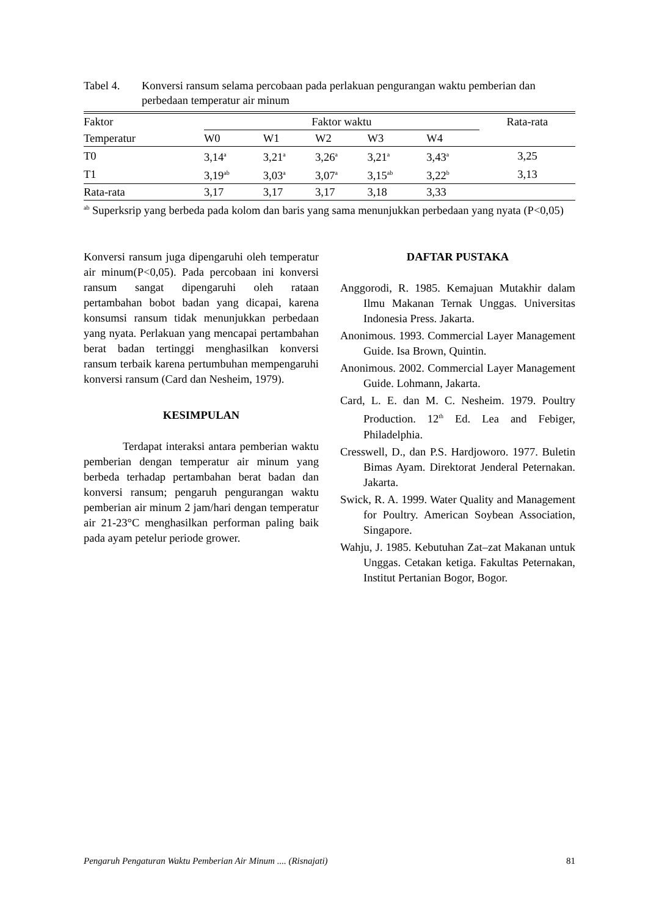Tabel 4. Konversi ransum selama percobaan pada perlakuan pengurangan waktu pemberian dan perbedaan temperatur air minum
| Faktor | Faktor waktu | | | | | Rata-rata |
| --- | --- | --- | --- | --- | --- | --- |
| Temperatur | W0 | W1 | W2 | W3 | W4 | |
| T0 | 3,14<sup>a</sup> | 3,21<sup>a</sup> | 3,26<sup>a</sup> | 3,21<sup>a</sup> | 3,43<sup>a</sup> | 3,25 |
| T1 | 3,19<sup>ab</sup> | 3,03<sup>a</sup> | 3,07<sup>a</sup> | 3,15<sup>ab</sup> | 3,22<sup>b</sup> | 3,13 |
| Rata-rata | 3,17 | 3,17 | 3,17 | 3,18 | 3,33 | |
<sup>ab</sup> Superksrip yang berbeda pada kolom dan baris yang sama menunjukkan perbedaan yang nyata (P<0,05)
Konversi ransum juga dipengaruhi oleh temperatur air minum(P<0,05). Pada percobaan ini konversi ransum sangat dipengaruhi oleh rataan pertambahan bobot badan yang dicapai, karena konsumsi ransum tidak menunjukkan perbedaan yang nyata. Perlakuan yang mencapai pertambahan berat badan tertinggi menghasilkan konversi ransum terbaik karena pertumbuhan mempengaruhi konversi ransum (Card dan Nesheim, 1979).
KESIMPULAN
Terdapat interaksi antara pemberian waktu pemberian dengan temperatur air minum yang berbeda terhadap pertambahan berat badan dan konversi ransum; pengaruh pengurangan waktu pemberian air minum 2 jam/hari dengan temperatur air 21-23°C menghasilkan performan paling baik pada ayam petelur periode grower.
DAFTAR PUSTAKA
Anggorodi, R. 1985. Kemajuan Mutakhir dalam Ilmu Makanan Ternak Unggas. Universitas Indonesia Press. Jakarta.
Anonimous. 1993. Commercial Layer Management Guide. Isa Brown, Quintin.
Anonimous. 2002. Commercial Layer Management Guide. Lohmann, Jakarta.
Card, L. E. dan M. C. Nesheim. 1979. Poultry Production. 12<sup>th</sup> Ed. Lea and Febiger, Philadelphia.
Cresswell, D., dan P.S. Hardjoworo. 1977. Buletin Bimas Ayam. Direktorat Jenderal Peternakan. Jakarta.
Swick, R. A. 1999. Water Quality and Management for Poultry. American Soybean Association, Singapore.
Wahju, J. 1985. Kebutuhan Zat–zat Makanan untuk Unggas. Cetakan ketiga. Fakultas Peternakan, Institut Pertanian Bogor, Bogor.
Pengaruh Pengaturan Waktu Pemberian Air Minum .... (Risnajati) 81